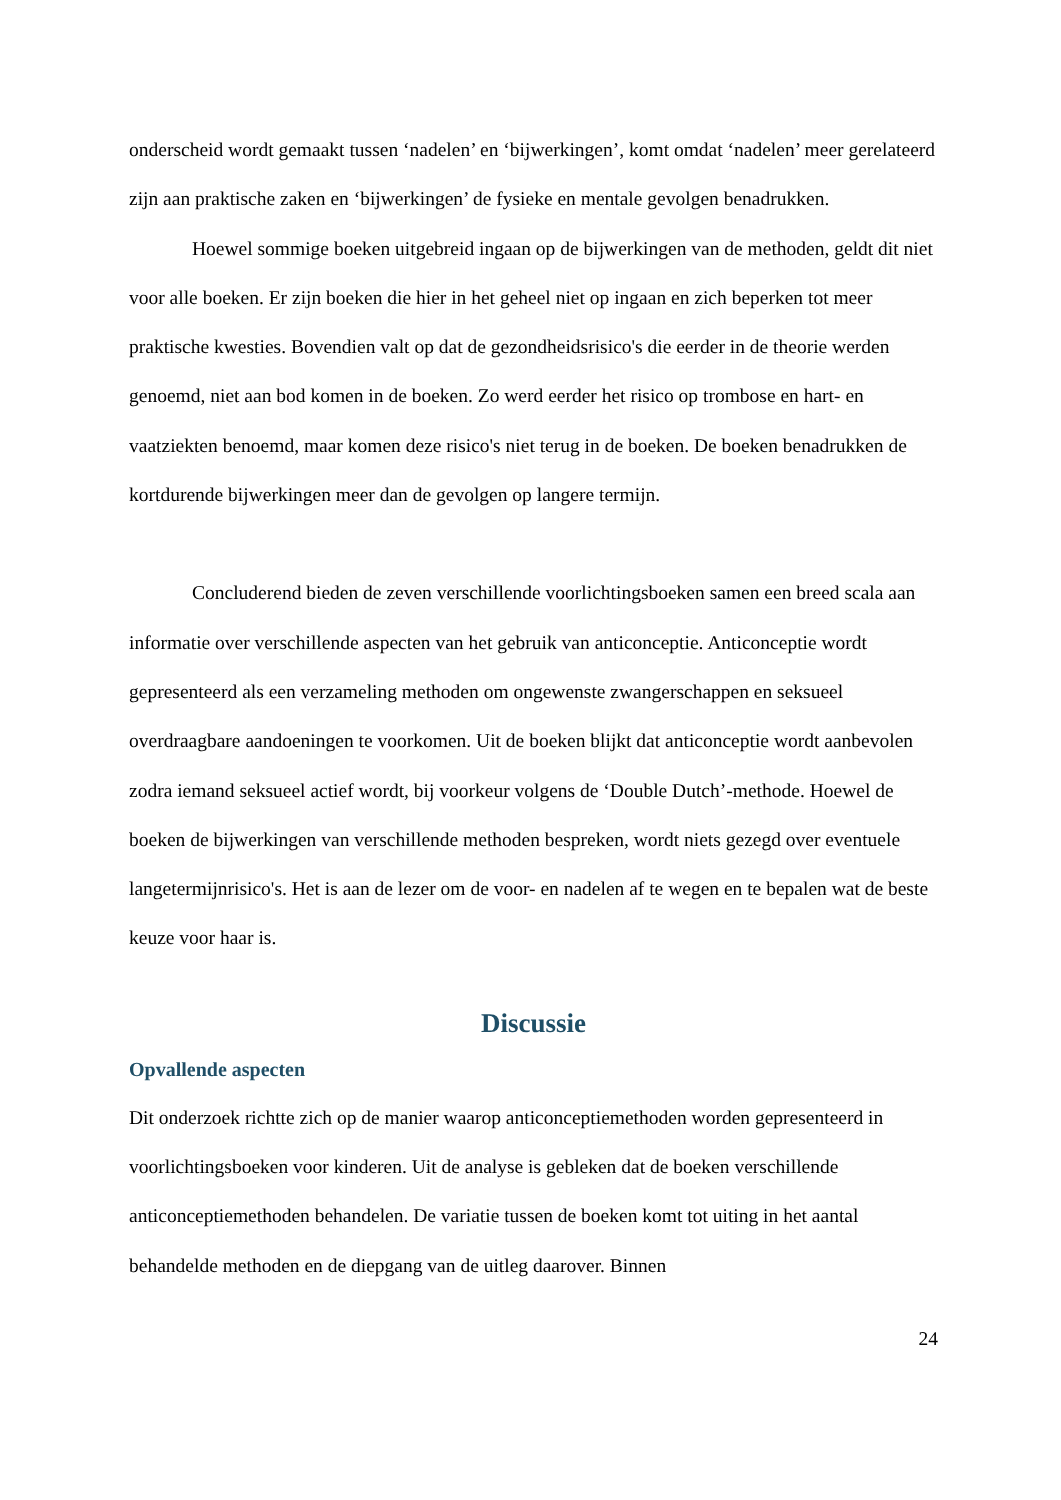onderscheid wordt gemaakt tussen ‘nadelen’ en ‘bijwerkingen’, komt omdat ‘nadelen’ meer gerelateerd zijn aan praktische zaken en ‘bijwerkingen’ de fysieke en mentale gevolgen benadrukken.
Hoewel sommige boeken uitgebreid ingaan op de bijwerkingen van de methoden, geldt dit niet voor alle boeken. Er zijn boeken die hier in het geheel niet op ingaan en zich beperken tot meer praktische kwesties. Bovendien valt op dat de gezondheidsrisico's die eerder in de theorie werden genoemd, niet aan bod komen in de boeken. Zo werd eerder het risico op trombose en hart- en vaatziekten benoemd, maar komen deze risico's niet terug in de boeken. De boeken benadrukken de kortdurende bijwerkingen meer dan de gevolgen op langere termijn.
Concluderend bieden de zeven verschillende voorlichtingsboeken samen een breed scala aan informatie over verschillende aspecten van het gebruik van anticonceptie. Anticonceptie wordt gepresenteerd als een verzameling methoden om ongewenste zwangerschappen en seksueel overdraagbare aandoeningen te voorkomen. Uit de boeken blijkt dat anticonceptie wordt aanbevolen zodra iemand seksueel actief wordt, bij voorkeur volgens de ‘Double Dutch’-methode. Hoewel de boeken de bijwerkingen van verschillende methoden bespreken, wordt niets gezegd over eventuele langetermijnrisico's. Het is aan de lezer om de voor- en nadelen af te wegen en te bepalen wat de beste keuze voor haar is.
Discussie
Opvallende aspecten
Dit onderzoek richtte zich op de manier waarop anticonceptiemethoden worden gepresenteerd in voorlichtingsboeken voor kinderen. Uit de analyse is gebleken dat de boeken verschillende anticonceptiemethoden behandelen. De variatie tussen de boeken komt tot uiting in het aantal behandelde methoden en de diepgang van de uitleg daarover. Binnen
24